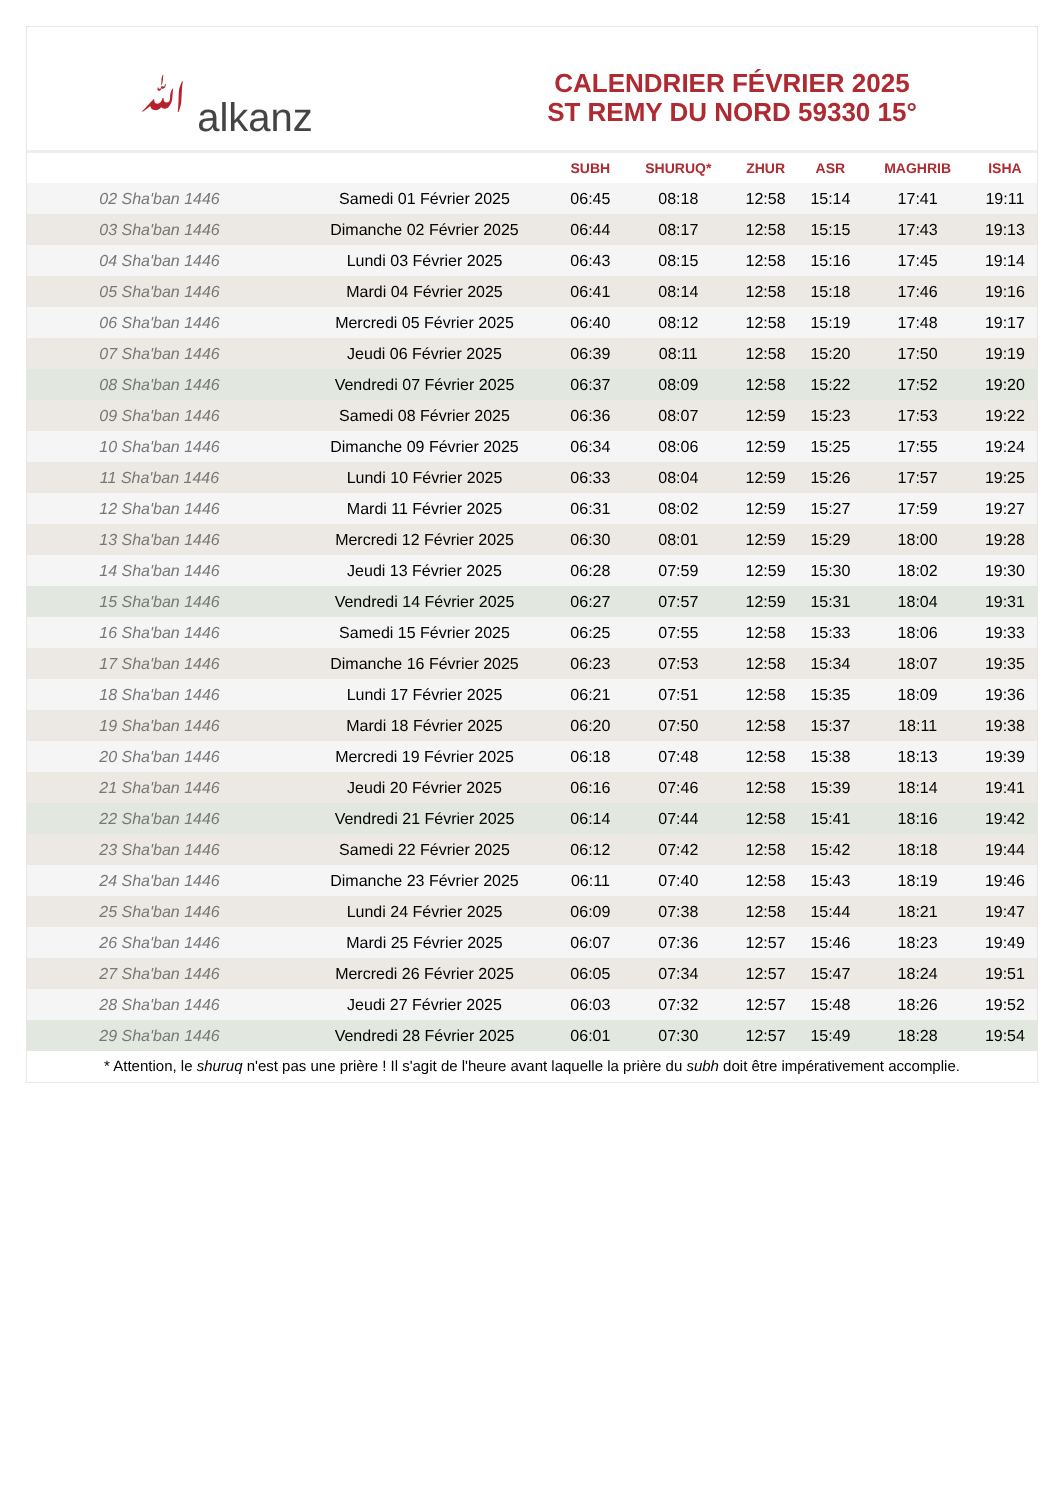ﷲ alkanz
CALENDRIER FÉVRIER 2025
ST REMY DU NORD 59330 15°
| | | SUBH | SHURUQ* | ZHUR | ASR | MAGHRIB | ISHA |
| --- | --- | --- | --- | --- | --- | --- | --- |
| 02 Sha'ban 1446 | Samedi 01 Février 2025 | 06:45 | 08:18 | 12:58 | 15:14 | 17:41 | 19:11 |
| 03 Sha'ban 1446 | Dimanche 02 Février 2025 | 06:44 | 08:17 | 12:58 | 15:15 | 17:43 | 19:13 |
| 04 Sha'ban 1446 | Lundi 03 Février 2025 | 06:43 | 08:15 | 12:58 | 15:16 | 17:45 | 19:14 |
| 05 Sha'ban 1446 | Mardi 04 Février 2025 | 06:41 | 08:14 | 12:58 | 15:18 | 17:46 | 19:16 |
| 06 Sha'ban 1446 | Mercredi 05 Février 2025 | 06:40 | 08:12 | 12:58 | 15:19 | 17:48 | 19:17 |
| 07 Sha'ban 1446 | Jeudi 06 Février 2025 | 06:39 | 08:11 | 12:58 | 15:20 | 17:50 | 19:19 |
| 08 Sha'ban 1446 | Vendredi 07 Février 2025 | 06:37 | 08:09 | 12:58 | 15:22 | 17:52 | 19:20 |
| 09 Sha'ban 1446 | Samedi 08 Février 2025 | 06:36 | 08:07 | 12:59 | 15:23 | 17:53 | 19:22 |
| 10 Sha'ban 1446 | Dimanche 09 Février 2025 | 06:34 | 08:06 | 12:59 | 15:25 | 17:55 | 19:24 |
| 11 Sha'ban 1446 | Lundi 10 Février 2025 | 06:33 | 08:04 | 12:59 | 15:26 | 17:57 | 19:25 |
| 12 Sha'ban 1446 | Mardi 11 Février 2025 | 06:31 | 08:02 | 12:59 | 15:27 | 17:59 | 19:27 |
| 13 Sha'ban 1446 | Mercredi 12 Février 2025 | 06:30 | 08:01 | 12:59 | 15:29 | 18:00 | 19:28 |
| 14 Sha'ban 1446 | Jeudi 13 Février 2025 | 06:28 | 07:59 | 12:59 | 15:30 | 18:02 | 19:30 |
| 15 Sha'ban 1446 | Vendredi 14 Février 2025 | 06:27 | 07:57 | 12:59 | 15:31 | 18:04 | 19:31 |
| 16 Sha'ban 1446 | Samedi 15 Février 2025 | 06:25 | 07:55 | 12:58 | 15:33 | 18:06 | 19:33 |
| 17 Sha'ban 1446 | Dimanche 16 Février 2025 | 06:23 | 07:53 | 12:58 | 15:34 | 18:07 | 19:35 |
| 18 Sha'ban 1446 | Lundi 17 Février 2025 | 06:21 | 07:51 | 12:58 | 15:35 | 18:09 | 19:36 |
| 19 Sha'ban 1446 | Mardi 18 Février 2025 | 06:20 | 07:50 | 12:58 | 15:37 | 18:11 | 19:38 |
| 20 Sha'ban 1446 | Mercredi 19 Février 2025 | 06:18 | 07:48 | 12:58 | 15:38 | 18:13 | 19:39 |
| 21 Sha'ban 1446 | Jeudi 20 Février 2025 | 06:16 | 07:46 | 12:58 | 15:39 | 18:14 | 19:41 |
| 22 Sha'ban 1446 | Vendredi 21 Février 2025 | 06:14 | 07:44 | 12:58 | 15:41 | 18:16 | 19:42 |
| 23 Sha'ban 1446 | Samedi 22 Février 2025 | 06:12 | 07:42 | 12:58 | 15:42 | 18:18 | 19:44 |
| 24 Sha'ban 1446 | Dimanche 23 Février 2025 | 06:11 | 07:40 | 12:58 | 15:43 | 18:19 | 19:46 |
| 25 Sha'ban 1446 | Lundi 24 Février 2025 | 06:09 | 07:38 | 12:58 | 15:44 | 18:21 | 19:47 |
| 26 Sha'ban 1446 | Mardi 25 Février 2025 | 06:07 | 07:36 | 12:57 | 15:46 | 18:23 | 19:49 |
| 27 Sha'ban 1446 | Mercredi 26 Février 2025 | 06:05 | 07:34 | 12:57 | 15:47 | 18:24 | 19:51 |
| 28 Sha'ban 1446 | Jeudi 27 Février 2025 | 06:03 | 07:32 | 12:57 | 15:48 | 18:26 | 19:52 |
| 29 Sha'ban 1446 | Vendredi 28 Février 2025 | 06:01 | 07:30 | 12:57 | 15:49 | 18:28 | 19:54 |
* Attention, le shuruq n'est pas une prière ! Il s'agit de l'heure avant laquelle la prière du subh doit être impérativement accomplie.